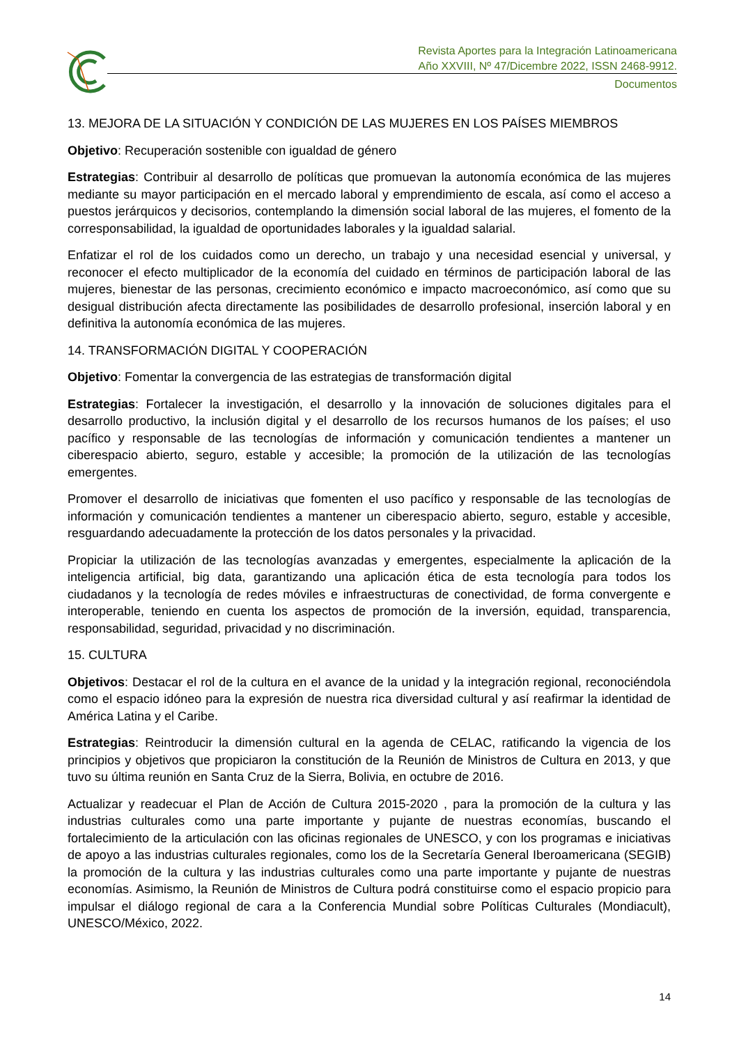Revista Aportes para la Integración Latinoamericana
Año XXVIII, Nº 47/Dicembre 2022, ISSN 2468-9912.
Documentos
13. MEJORA DE LA SITUACIÓN Y CONDICIÓN DE LAS MUJERES EN LOS PAÍSES MIEMBROS
Objetivo: Recuperación sostenible con igualdad de género
Estrategias: Contribuir al desarrollo de políticas que promuevan la autonomía económica de las mujeres mediante su mayor participación en el mercado laboral y emprendimiento de escala, así como el acceso a puestos jerárquicos y decisorios, contemplando la dimensión social laboral de las mujeres, el fomento de la corresponsabilidad, la igualdad de oportunidades laborales y la igualdad salarial.
Enfatizar el rol de los cuidados como un derecho, un trabajo y una necesidad esencial y universal, y reconocer el efecto multiplicador de la economía del cuidado en términos de participación laboral de las mujeres, bienestar de las personas, crecimiento económico e impacto macroeconómico, así como que su desigual distribución afecta directamente las posibilidades de desarrollo profesional, inserción laboral y en definitiva la autonomía económica de las mujeres.
14. TRANSFORMACIÓN DIGITAL Y COOPERACIÓN
Objetivo: Fomentar la convergencia de las estrategias de transformación digital
Estrategias: Fortalecer la investigación, el desarrollo y la innovación de soluciones digitales para el desarrollo productivo, la inclusión digital y el desarrollo de los recursos humanos de los países; el uso pacífico y responsable de las tecnologías de información y comunicación tendientes a mantener un ciberespacio abierto, seguro, estable y accesible; la promoción de la utilización de las tecnologías emergentes.
Promover el desarrollo de iniciativas que fomenten el uso pacífico y responsable de las tecnologías de información y comunicación tendientes a mantener un ciberespacio abierto, seguro, estable y accesible, resguardando adecuadamente la protección de los datos personales y la privacidad.
Propiciar la utilización de las tecnologías avanzadas y emergentes, especialmente la aplicación de la inteligencia artificial, big data, garantizando una aplicación ética de esta tecnología para todos los ciudadanos y la tecnología de redes móviles e infraestructuras de conectividad, de forma convergente e interoperable, teniendo en cuenta los aspectos de promoción de la inversión, equidad, transparencia, responsabilidad, seguridad, privacidad y no discriminación.
15. CULTURA
Objetivos: Destacar el rol de la cultura en el avance de la unidad y la integración regional, reconociéndola como el espacio idóneo para la expresión de nuestra rica diversidad cultural y así reafirmar la identidad de América Latina y el Caribe.
Estrategias: Reintroducir la dimensión cultural en la agenda de CELAC, ratificando la vigencia de los principios y objetivos que propiciaron la constitución de la Reunión de Ministros de Cultura en 2013, y que tuvo su última reunión en Santa Cruz de la Sierra, Bolivia, en octubre de 2016.
Actualizar y readecuar el Plan de Acción de Cultura 2015-2020 , para la promoción de la cultura y las industrias culturales como una parte importante y pujante de nuestras economías, buscando el fortalecimiento de la articulación con las oficinas regionales de UNESCO, y con los programas e iniciativas de apoyo a las industrias culturales regionales, como los de la Secretaría General Iberoamericana (SEGIB) la promoción de la cultura y las industrias culturales como una parte importante y pujante de nuestras economías. Asimismo, la Reunión de Ministros de Cultura podrá constituirse como el espacio propicio para impulsar el diálogo regional de cara a la Conferencia Mundial sobre Políticas Culturales (Mondiacult), UNESCO/México, 2022.
14